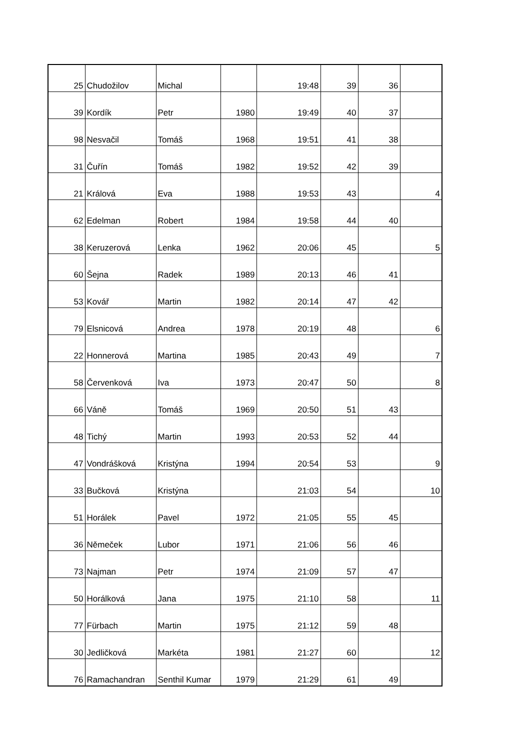| 25 | Chudožilov | Michal | | 19:48 | 39 | 36 | |
| 39 | Kordík | Petr | 1980 | 19:49 | 40 | 37 | |
| 98 | Nesvačil | Tomáš | 1968 | 19:51 | 41 | 38 | |
| 31 | Čuřín | Tomáš | 1982 | 19:52 | 42 | 39 | |
| 21 | Králová | Eva | 1988 | 19:53 | 43 | | 4 |
| 62 | Edelman | Robert | 1984 | 19:58 | 44 | 40 | |
| 38 | Keruzerová | Lenka | 1962 | 20:06 | 45 | | 5 |
| 60 | Šejna | Radek | 1989 | 20:13 | 46 | 41 | |
| 53 | Kovář | Martin | 1982 | 20:14 | 47 | 42 | |
| 79 | Elsnicová | Andrea | 1978 | 20:19 | 48 | | 6 |
| 22 | Honnerová | Martina | 1985 | 20:43 | 49 | | 7 |
| 58 | Červenková | Iva | 1973 | 20:47 | 50 | | 8 |
| 66 | Váně | Tomáš | 1969 | 20:50 | 51 | 43 | |
| 48 | Tichý | Martin | 1993 | 20:53 | 52 | 44 | |
| 47 | Vondrášková | Kristýna | 1994 | 20:54 | 53 | | 9 |
| 33 | Bučková | Kristýna | | 21:03 | 54 | | 10 |
| 51 | Horálek | Pavel | 1972 | 21:05 | 55 | 45 | |
| 36 | Němeček | Lubor | 1971 | 21:06 | 56 | 46 | |
| 73 | Najman | Petr | 1974 | 21:09 | 57 | 47 | |
| 50 | Horálková | Jana | 1975 | 21:10 | 58 | | 11 |
| 77 | Fürbach | Martin | 1975 | 21:12 | 59 | 48 | |
| 30 | Jedličková | Markéta | 1981 | 21:27 | 60 | | 12 |
| 76 | Ramachandran | Senthil Kumar | 1979 | 21:29 | 61 | 49 | |